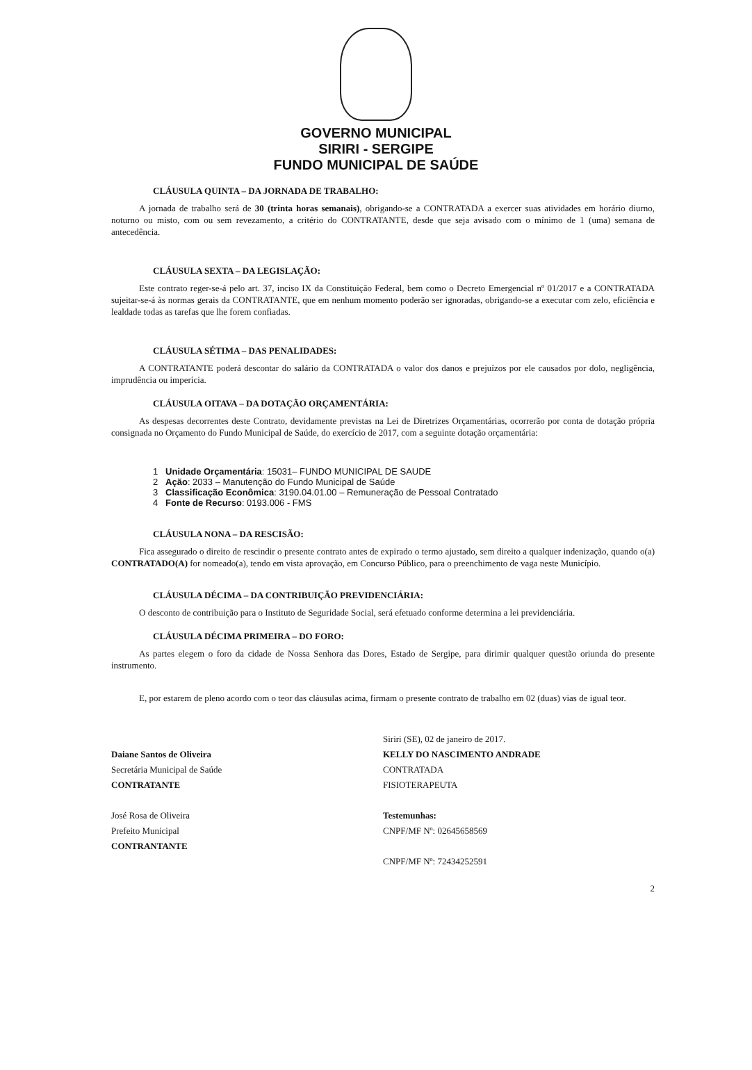GOVERNO MUNICIPAL
SIRIRI - SERGIPE
FUNDO MUNICIPAL DE SAÚDE
CLÁUSULA QUINTA – DA JORNADA DE TRABALHO:
A jornada de trabalho será de 30 (trinta horas semanais), obrigando-se a CONTRATADA a exercer suas atividades em horário diurno, noturno ou misto, com ou sem revezamento, a critério do CONTRATANTE, desde que seja avisado com o mínimo de 1 (uma) semana de antecedência.
CLÁUSULA SEXTA – DA LEGISLAÇÃO:
Este contrato reger-se-á pelo art. 37, inciso IX da Constituição Federal, bem como o Decreto Emergencial nº 01/2017 e a CONTRATADA sujeitar-se-á às normas gerais da CONTRATANTE, que em nenhum momento poderão ser ignoradas, obrigando-se a executar com zelo, eficiência e lealdade todas as tarefas que lhe forem confiadas.
CLÁUSULA SÉTIMA – DAS PENALIDADES:
A CONTRATANTE poderá descontar do salário da CONTRATADA o valor dos danos e prejuízos por ele causados por dolo, negligência, imprudência ou imperícia.
CLÁUSULA OITAVA – DA DOTAÇÃO ORÇAMENTÁRIA:
As despesas decorrentes deste Contrato, devidamente previstas na Lei de Diretrizes Orçamentárias, ocorrerão por conta de dotação própria consignada no Orçamento do Fundo Municipal de Saúde, do exercício de 2017, com a seguinte dotação orçamentária:
1 Unidade Orçamentária: 15031– FUNDO MUNICIPAL DE SAUDE
2 Ação: 2033 – Manutenção do Fundo Municipal de Saúde
3 Classificação Econômica: 3190.04.01.00 – Remuneração de Pessoal Contratado
4 Fonte de Recurso: 0193.006 - FMS
CLÁUSULA NONA – DA RESCISÃO:
Fica assegurado o direito de rescindir o presente contrato antes de expirado o termo ajustado, sem direito a qualquer indenização, quando o(a) CONTRATADO(A) for nomeado(a), tendo em vista aprovação, em Concurso Público, para o preenchimento de vaga neste Município.
CLÁUSULA DÉCIMA – DA CONTRIBUIÇÃO PREVIDENCIÁRIA:
O desconto de contribuição para o Instituto de Seguridade Social, será efetuado conforme determina a lei previdenciária.
CLÁUSULA DÉCIMA PRIMEIRA – DO FORO:
As partes elegem o foro da cidade de Nossa Senhora das Dores, Estado de Sergipe, para dirimir qualquer questão oriunda do presente instrumento.
E, por estarem de pleno acordo com o teor das cláusulas acima, firmam o presente contrato de trabalho em 02 (duas) vias de igual teor.
Daiane Santos de Oliveira
Secretária Municipal de Saúde
CONTRATANTE
José Rosa de Oliveira
Prefeito Municipal
CONTRANTANTE
Siriri (SE), 02 de janeiro de 2017.
KELLY DO NASCIMENTO ANDRADE
CONTRATADA
FISIOTERAPEUTA
Testemunhas:
CNPF/MF Nº: 02645658569
CNPF/MF Nº: 72434252591
2